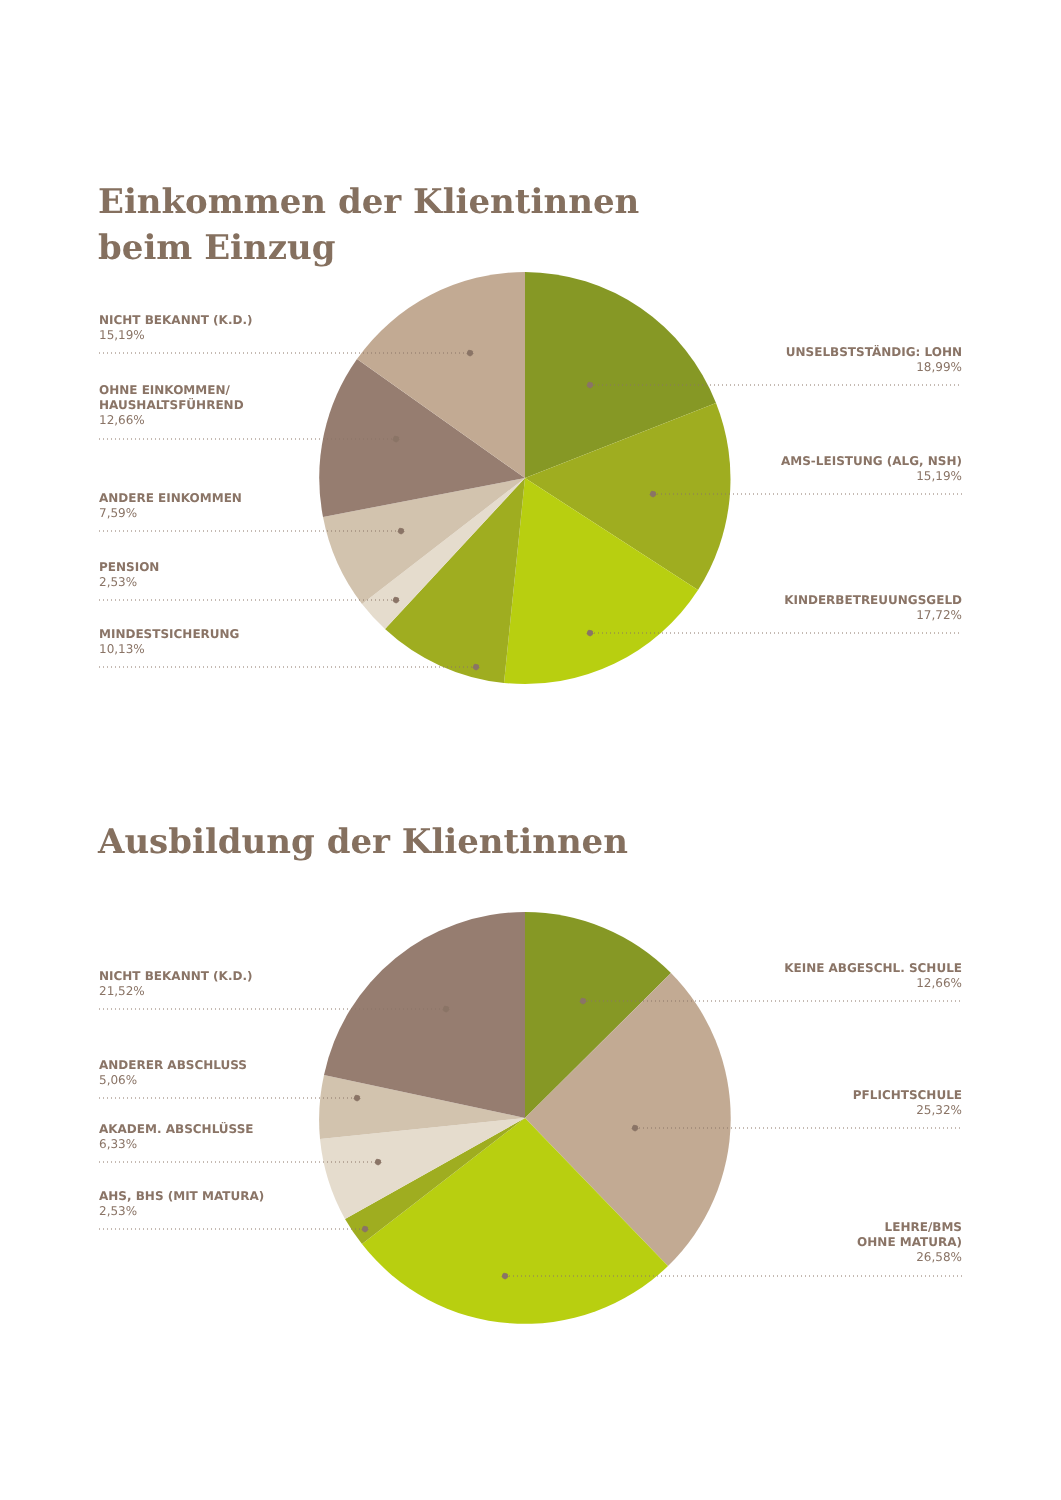Einkommen der Klientinnen
beim Einzug
NICHT BEKANNT (K.D.)
15,19%
OHNE EINKOMMEN/
HAUSHALTSFÜHREND
12,66%
ANDERE EINKOMMEN
7,59%
PENSION
2,53%
MINDESTSICHERUNG
10,13%
UNSELBSTSTÄNDIG: LOHN
18,99%
AMS-LEISTUNG (ALG, NSH)
15,19%
KINDERBETREUUNGSGELD
17,72%
Ausbildung der Klientinnen
NICHT BEKANNT (K.D.)
21,52%
ANDERER ABSCHLUSS
5,06%
AKADEM. ABSCHLÜSSE
6,33%
AHS, BHS (MIT MATURA)
2,53%
KEINE ABGESCHL. SCHULE
12,66%
PFLICHTSCHULE
25,32%
LEHRE/BMS
OHNE MATURA)
26,58%